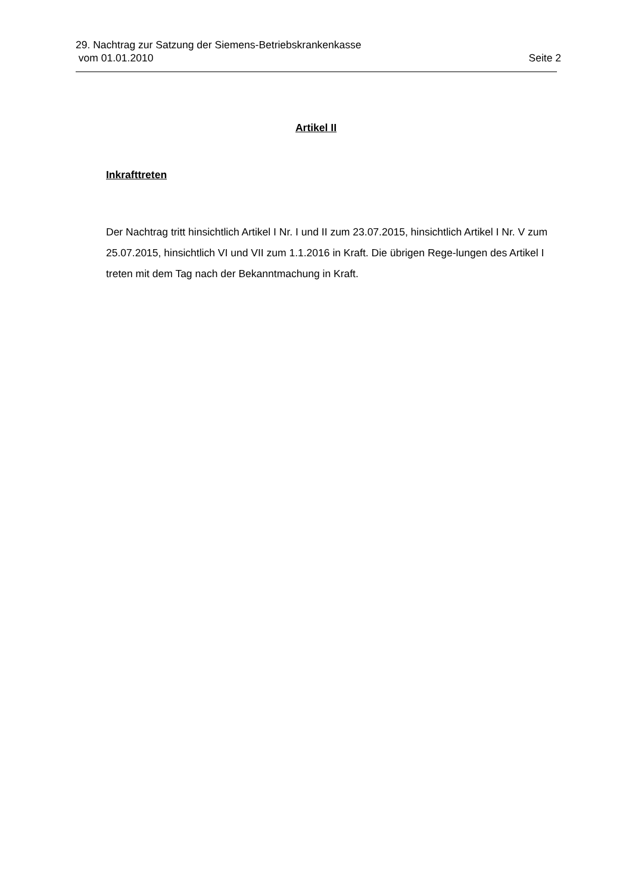29. Nachtrag zur Satzung der Siemens-Betriebskrankenkasse
vom 01.01.2010 Seite 2
Artikel II
Inkrafttreten
Der Nachtrag tritt hinsichtlich Artikel I Nr. I und II zum 23.07.2015, hinsichtlich Artikel I Nr. V zum 25.07.2015, hinsichtlich VI und VII zum 1.1.2016 in Kraft. Die übrigen Rege-lungen des Artikel I treten mit dem Tag nach der Bekanntmachung in Kraft.